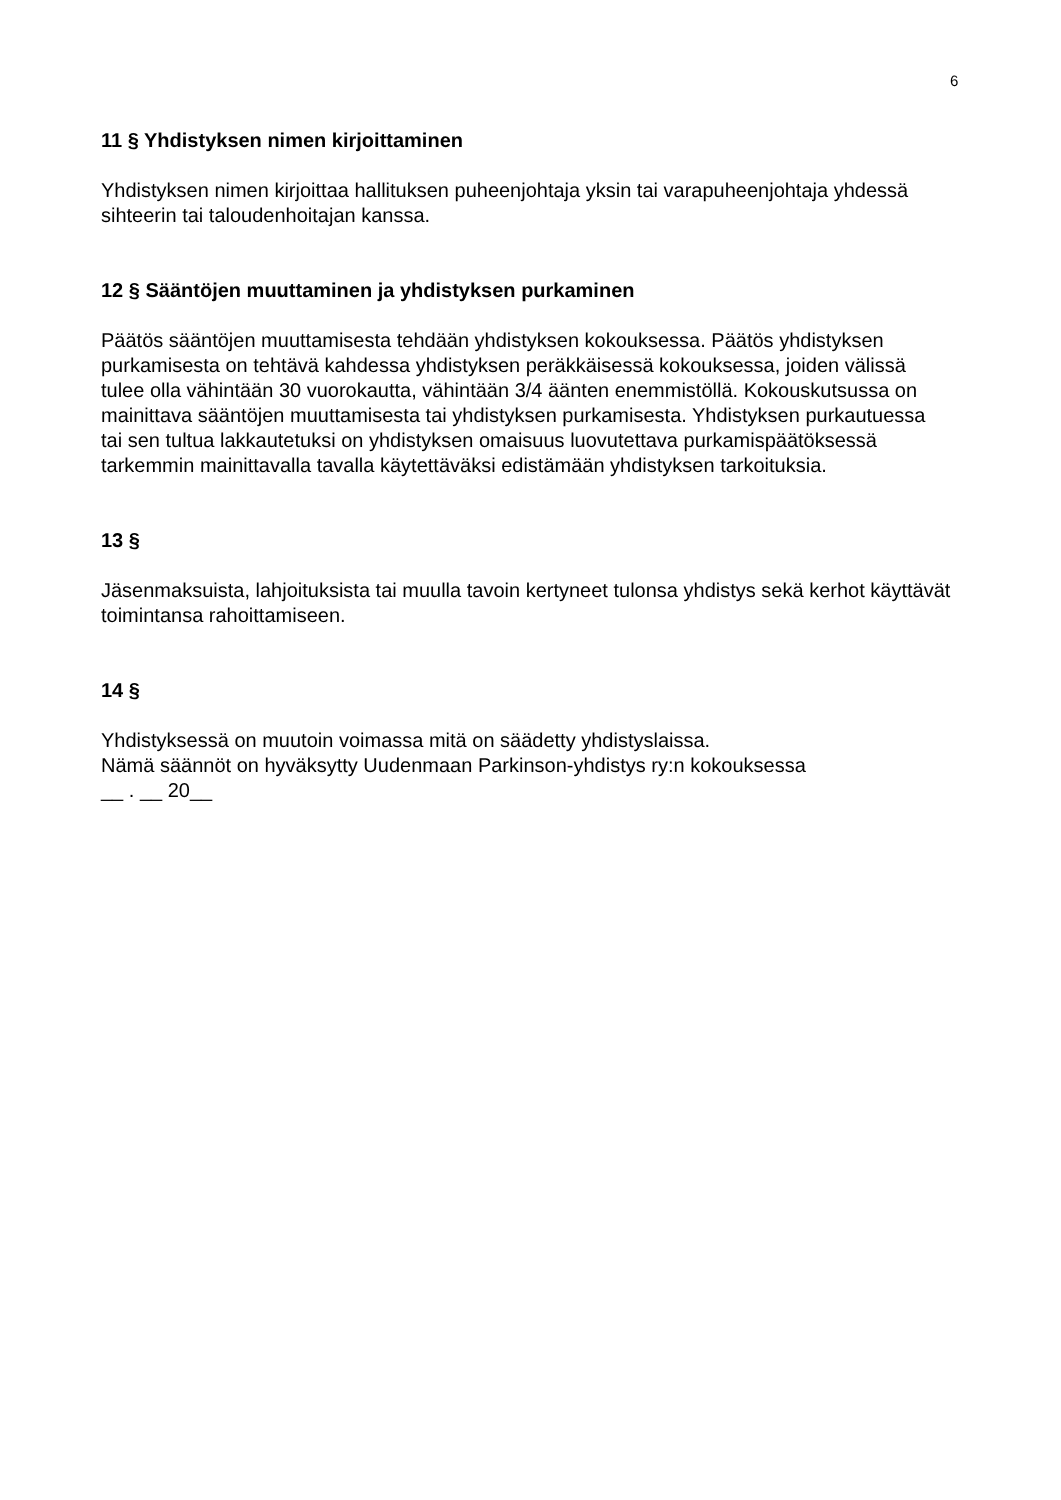6
11 § Yhdistyksen nimen kirjoittaminen
Yhdistyksen nimen kirjoittaa hallituksen puheenjohtaja yksin tai varapuheenjohtaja yhdessä sihteerin tai taloudenhoitajan kanssa.
12 § Sääntöjen muuttaminen ja yhdistyksen purkaminen
Päätös sääntöjen muuttamisesta tehdään yhdistyksen kokouksessa. Päätös yhdistyksen purkamisesta on tehtävä kahdessa yhdistyksen peräkkäisessä kokouksessa, joiden välissä tulee olla vähintään 30 vuorokautta, vähintään 3/4 äänten enemmistöllä. Kokouskutsussa on mainittava sääntöjen muuttamisesta tai yhdistyksen purkamisesta. Yhdistyksen purkautuessa tai sen tultua lakkautetuksi on yhdistyksen omaisuus luovutettava purkamispäätöksessä tarkemmin mainittavalla tavalla käytettäväksi edistämään yhdistyksen tarkoituksia.
13 §
Jäsenmaksuista, lahjoituksista tai muulla tavoin kertyneet tulonsa yhdistys sekä kerhot käyttävät toimintansa rahoittamiseen.
14 §
Yhdistyksessä on muutoin voimassa mitä on säädetty yhdistyslaissa.
Nämä säännöt on hyväksytty Uudenmaan Parkinson-yhdistys ry:n kokouksessa
__ . __ 20__